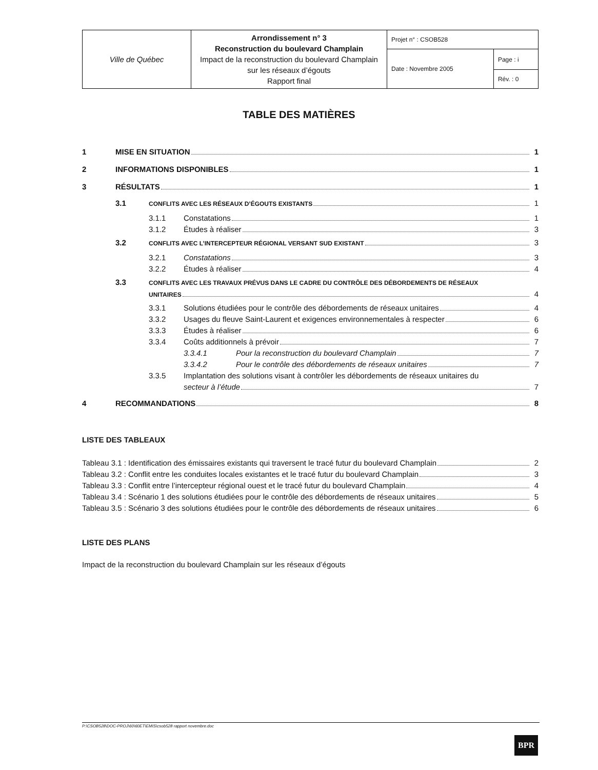| Ville de Québec | Arrondissement n° 3 Reconstruction du boulevard Champlain Impact de la reconstruction du boulevard Champlain sur les réseaux d’égouts Rapport final | Projet n° : CSOB528 | |
| | | Date : Novembre 2005 | Page : i |
| | | | Rév. : 0 |
TABLE DES MATIÈRES
1 MISE EN SITUATION 1
2 INFORMATIONS DISPONIBLES 1
3 RÉSULTATS 1
3.1 CONFLITS AVEC LES RÉSEAUX D’ÉGOUTS EXISTANTS 1
3.1.1 Constatations 1
3.1.2 Études à réaliser 3
3.2 CONFLITS AVEC L’INTERCEPTEUR RÉGIONAL VERSANT SUD EXISTANT 3
3.2.1 Constatations 3
3.2.2 Études à réaliser 4
3.3 CONFLITS AVEC LES TRAVAUX PRÉVUS DANS LE CADRE DU CONTRÔLE DES DÉBORDEMENTS DE RÉSEAUX
UNITAIRES 4
3.3.1 Solutions étudiées pour le contrôle des débordements de réseaux unitaires 4
3.3.2 Usages du fleuve Saint-Laurent et exigences environnementales à respecter 6
3.3.3 Études à réaliser 6
3.3.4 Coûts additionnels à prévoir 7
3.3.4.1 Pour la reconstruction du boulevard Champlain 7
3.3.4.2 Pour le contrôle des débordements de réseaux unitaires 7
3.3.5 Implantation des solutions visant à contrôler les débordements de réseaux unitaires du
secteur à l’étude 7
4 RECOMMANDATIONS 8
LISTE DES TABLEAUX
Tableau 3.1 : Identification des émissaires existants qui traversent le tracé futur du boulevard Champlain 2
Tableau 3.2 : Conflit entre les conduites locales existantes et le tracé futur du boulevard Champlain 3
Tableau 3.3 : Conflit entre l’intercepteur régional ouest et le tracé futur du boulevard Champlain 4
Tableau 3.4 : Scénario 1 des solutions étudiées pour le contrôle des débordements de réseaux unitaires 5
Tableau 3.5 : Scénario 3 des solutions étudiées pour le contrôle des débordements de réseaux unitaires 6
LISTE DES PLANS
Impact de la reconstruction du boulevard Champlain sur les réseaux d’égouts
P:\CSOB528\DOC-PROJ\60\60ET\EMIS\csob528 rapport novembre.doc
BPR